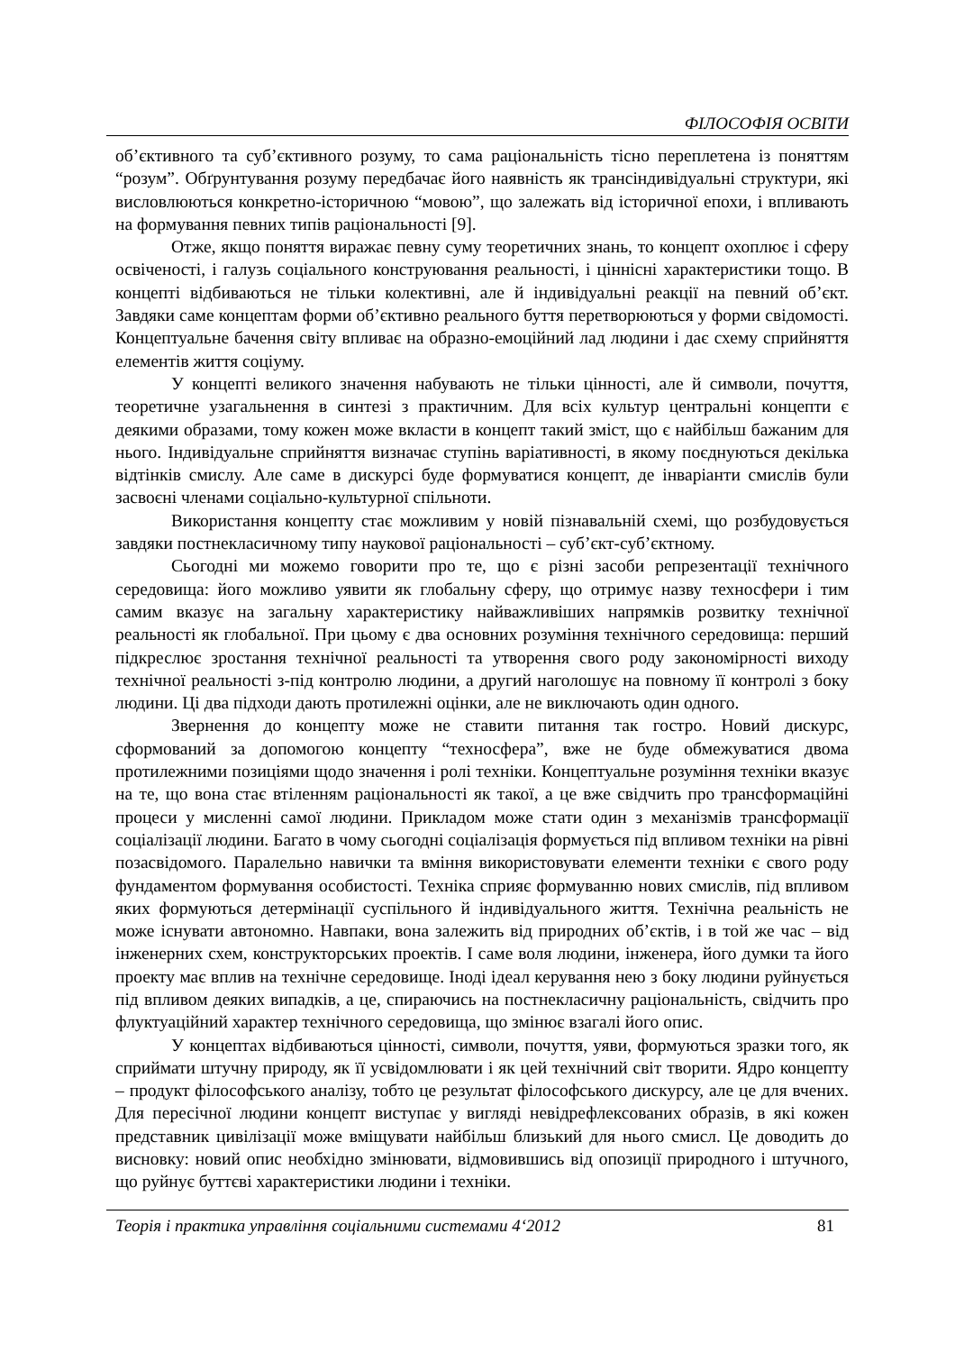ФІЛОСОФІЯ ОСВІТИ
об’єктивного та суб’єктивного розуму, то сама раціональність тісно переплетена із поняттям “розум”. Обґрунтування розуму передбачає його наявність як трансіндивідуальні структури, які висловлюються конкретно-історичною “мовою”, що залежать від історичної епохи, і впливають на формування певних типів раціональності [9].
Отже, якщо поняття виражає певну суму теоретичних знань, то концепт охоплює і сферу освіченості, і галузь соціального конструювання реальності, і ціннісні характеристики тощо. В концепті відбиваються не тільки колективні, але й індивідуальні реакції на певний об’єкт. Завдяки саме концептам форми об’єктивно реального буття перетворюються у форми свідомості. Концептуальне бачення світу впливає на образно-емоційний лад людини і дає схему сприйняття елементів життя соціуму.
У концепті великого значення набувають не тільки цінності, але й символи, почуття, теоретичне узагальнення в синтезі з практичним. Для всіх культур центральні концепти є деякими образами, тому кожен може вкласти в концепт такий зміст, що є найбільш бажаним для нього. Індивідуальне сприйняття визначає ступінь варіативності, в якому поєднуються декілька відтінків смислу. Але саме в дискурсі буде формуватися концепт, де інваріанти смислів були засвоєні членами соціально-культурної спільноти.
Використання концепту стає можливим у новій пізнавальній схемі, що розбудовується завдяки постнекласичному типу наукової раціональності – суб’єкт-суб’єктному.
Сьогодні ми можемо говорити про те, що є різні засоби репрезентації технічного середовища: його можливо уявити як глобальну сферу, що отримує назву техносфери і тим самим вказує на загальну характеристику найважливіших напрямків розвитку технічної реальності як глобальної. При цьому є два основних розуміння технічного середовища: перший підкреслює зростання технічної реальності та утворення свого роду закономірності виходу технічної реальності з-під контролю людини, а другий наголошує на повному її контролі з боку людини. Ці два підходи дають протилежні оцінки, але не виключають один одного.
Звернення до концепту може не ставити питання так гостро. Новий дискурс, сформований за допомогою концепту “техносфера”, вже не буде обмежуватися двома протилежними позиціями щодо значення і ролі техніки. Концептуальне розуміння техніки вказує на те, що вона стає втіленням раціональності як такої, а це вже свідчить про трансформаційні процеси у мисленні самої людини. Прикладом може стати один з механізмів трансформації соціалізації людини. Багато в чому сьогодні соціалізація формується під впливом техніки на рівні позасвідомого. Паралельно навички та вміння використовувати елементи техніки є свого роду фундаментом формування особистості. Техніка сприяє формуванню нових смислів, під впливом яких формуються детермінації суспільного й індивідуального життя. Технічна реальність не може існувати автономно. Навпаки, вона залежить від природних об’єктів, і в той же час – від інженерних схем, конструкторських проектів. І саме воля людини, інженера, його думки та його проекту має вплив на технічне середовище. Іноді ідеал керування нею з боку людини руйнується під впливом деяких випадків, а це, спираючись на постнекласичну раціональність, свідчить про флуктуаційний характер технічного середовища, що змінює взагалі його опис.
У концептах відбиваються цінності, символи, почуття, уяви, формуються зразки того, як сприймати штучну природу, як її усвідомлювати і як цей технічний світ творити. Ядро концепту – продукт філософського аналізу, тобто це результат філософського дискурсу, але це для вчених. Для пересічної людини концепт виступає у вигляді невідрефлексованих образів, в які кожен представник цивілізації може вміщувати найбільш близький для нього смисл. Це доводить до висновку: новий опис необхідно змінювати, відмовившись від опозиції природного і штучного, що руйнує буттєві характеристики людини і техніки.
Теорія і практика управління соціальними системами 4‘2012 81